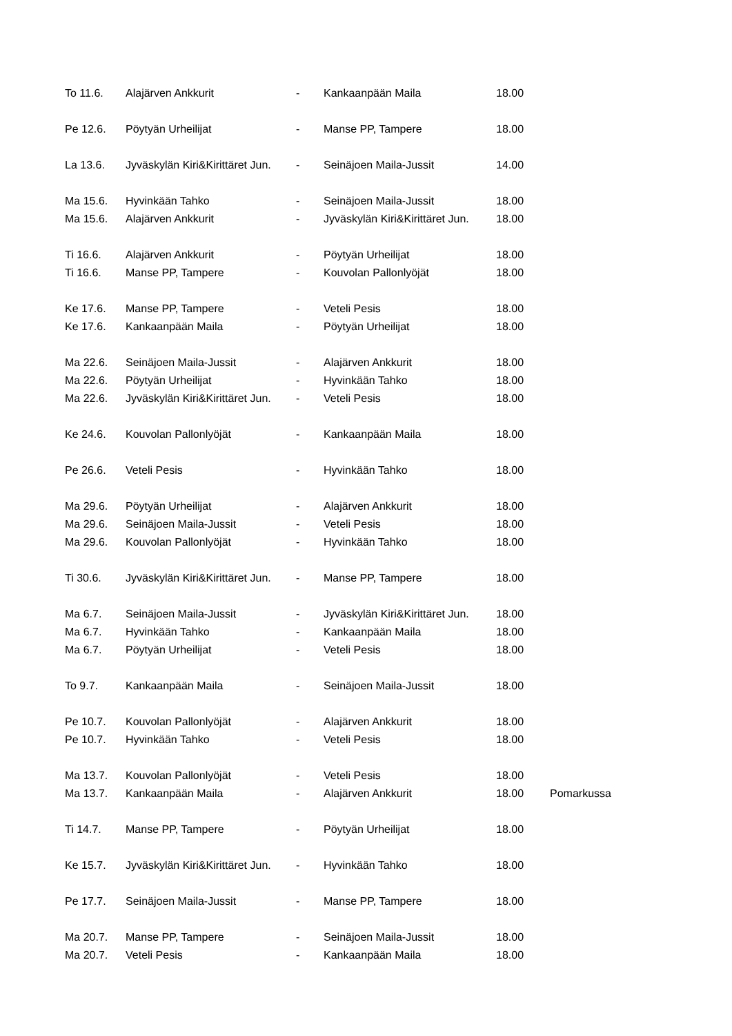| To 11.6. | Alajärven Ankkurit | - | Kankaanpään Maila | 18.00 | |
| Pe 12.6. | Pöytyän Urheilijat | - | Manse PP, Tampere | 18.00 | |
| La 13.6. | Jyväskylän Kiri&Kirittäret Jun. | - | Seinäjoen Maila-Jussit | 14.00 | |
| Ma 15.6. | Hyvinkään Tahko | - | Seinäjoen Maila-Jussit | 18.00 | |
| Ma 15.6. | Alajärven Ankkurit | - | Jyväskylän Kiri&Kirittäret Jun. | 18.00 | |
| Ti 16.6. | Alajärven Ankkurit | - | Pöytyän Urheilijat | 18.00 | |
| Ti 16.6. | Manse PP, Tampere | - | Kouvolan Pallonlyöjät | 18.00 | |
| Ke 17.6. | Manse PP, Tampere | - | Veteli Pesis | 18.00 | |
| Ke 17.6. | Kankaanpään Maila | - | Pöytyän Urheilijat | 18.00 | |
| Ma 22.6. | Seinäjoen Maila-Jussit | - | Alajärven Ankkurit | 18.00 | |
| Ma 22.6. | Pöytyän Urheilijat | - | Hyvinkään Tahko | 18.00 | |
| Ma 22.6. | Jyväskylän Kiri&Kirittäret Jun. | - | Veteli Pesis | 18.00 | |
| Ke 24.6. | Kouvolan Pallonlyöjät | - | Kankaanpään Maila | 18.00 | |
| Pe 26.6. | Veteli Pesis | - | Hyvinkään Tahko | 18.00 | |
| Ma 29.6. | Pöytyän Urheilijat | - | Alajärven Ankkurit | 18.00 | |
| Ma 29.6. | Seinäjoen Maila-Jussit | - | Veteli Pesis | 18.00 | |
| Ma 29.6. | Kouvolan Pallonlyöjät | - | Hyvinkään Tahko | 18.00 | |
| Ti 30.6. | Jyväskylän Kiri&Kirittäret Jun. | - | Manse PP, Tampere | 18.00 | |
| Ma 6.7. | Seinäjoen Maila-Jussit | - | Jyväskylän Kiri&Kirittäret Jun. | 18.00 | |
| Ma 6.7. | Hyvinkään Tahko | - | Kankaanpään Maila | 18.00 | |
| Ma 6.7. | Pöytyän Urheilijat | - | Veteli Pesis | 18.00 | |
| To 9.7. | Kankaanpään Maila | - | Seinäjoen Maila-Jussit | 18.00 | |
| Pe 10.7. | Kouvolan Pallonlyöjät | - | Alajärven Ankkurit | 18.00 | |
| Pe 10.7. | Hyvinkään Tahko | - | Veteli Pesis | 18.00 | |
| Ma 13.7. | Kouvolan Pallonlyöjät | - | Veteli Pesis | 18.00 | |
| Ma 13.7. | Kankaanpään Maila | - | Alajärven Ankkurit | 18.00 | Pomarkussa |
| Ti 14.7. | Manse PP, Tampere | - | Pöytyän Urheilijat | 18.00 | |
| Ke 15.7. | Jyväskylän Kiri&Kirittäret Jun. | - | Hyvinkään Tahko | 18.00 | |
| Pe 17.7. | Seinäjoen Maila-Jussit | - | Manse PP, Tampere | 18.00 | |
| Ma 20.7. | Manse PP, Tampere | - | Seinäjoen Maila-Jussit | 18.00 | |
| Ma 20.7. | Veteli Pesis | - | Kankaanpään Maila | 18.00 | |